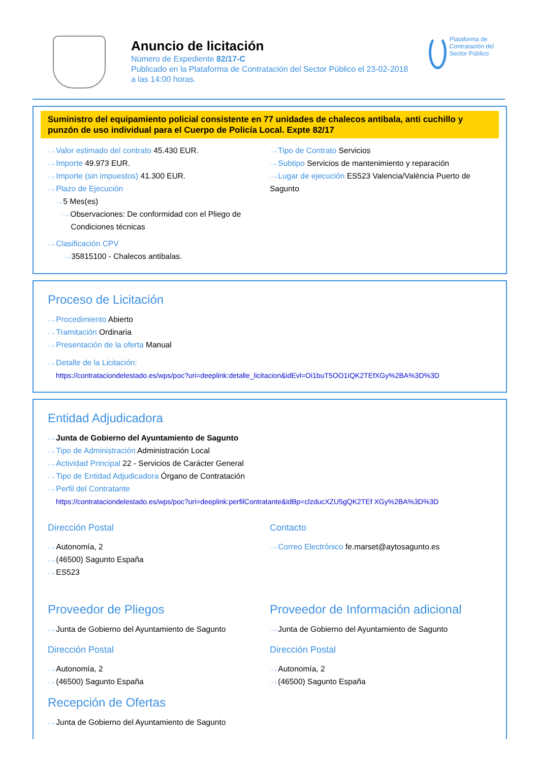Anuncio de licitación
Número de Expediente 82/17-C
Publicado en la Plataforma de Contratación del Sector Público el 23-02-2018
a las 14:00 horas.
Plataforma de Contratación del Sector Público
Suministro del equipamiento policial consistente en 77 unidades de chalecos antibala, anti cuchillo y punzón de uso individual para el Cuerpo de Policía Local. Expte 82/17
···› Valor estimado del contrato 45.430 EUR.
···› Importe 49.973 EUR.
···› Importe (sin impuestos) 41.300 EUR.
···› Plazo de Ejecución
···› 5 Mes(es)
···› Observaciones: De conformidad con el Pliego de
Condiciones técnicas
···› Clasificación CPV
···› 35815100 - Chalecos antibalas.
···› Tipo de Contrato Servicios
···› Subtipo Servicios de mantenimiento y reparación
···› Lugar de ejecución ES523 Valencia/València Puerto de Sagunto
Proceso de Licitación
···› Procedimiento Abierto
···› Tramitación Ordinaria
···› Presentación de la oferta Manual
···› Detalle de la Licitación:
https://contrataciondelestado.es/wps/poc?uri=deeplink:detalle_licitacion&idEvl=Oi1buT5OO1IQK2TEfXGy%2BA%3D%3D
Entidad Adjudicadora
···› Junta de Gobierno del Ayuntamiento de Sagunto
···› Tipo de Administración Administración Local
···› Actividad Principal 22 - Servicios de Carácter General
···› Tipo de Entidad Adjudicadora Órgano de Contratación
···› Perfil del Contratante
https://contrataciondelestado.es/wps/poc?uri=deeplink:perfilContratante&idBp=clzducXZU5gQK2TEf XGy%2BA%3D%3D
Dirección Postal
···› Autonomía, 2
···› (46500) Sagunto España
···› ES523
Contacto
···› Correo Electrónico fe.marset@aytosagunto.es
Proveedor de Pliegos
···› Junta de Gobierno del Ayuntamiento de Sagunto
Dirección Postal
···› Autonomía, 2
···› (46500) Sagunto España
Proveedor de Información adicional
···› Junta de Gobierno del Ayuntamiento de Sagunto
Dirección Postal
···› Autonomía, 2
···› (46500) Sagunto España
Recepción de Ofertas
···› Junta de Gobierno del Ayuntamiento de Sagunto